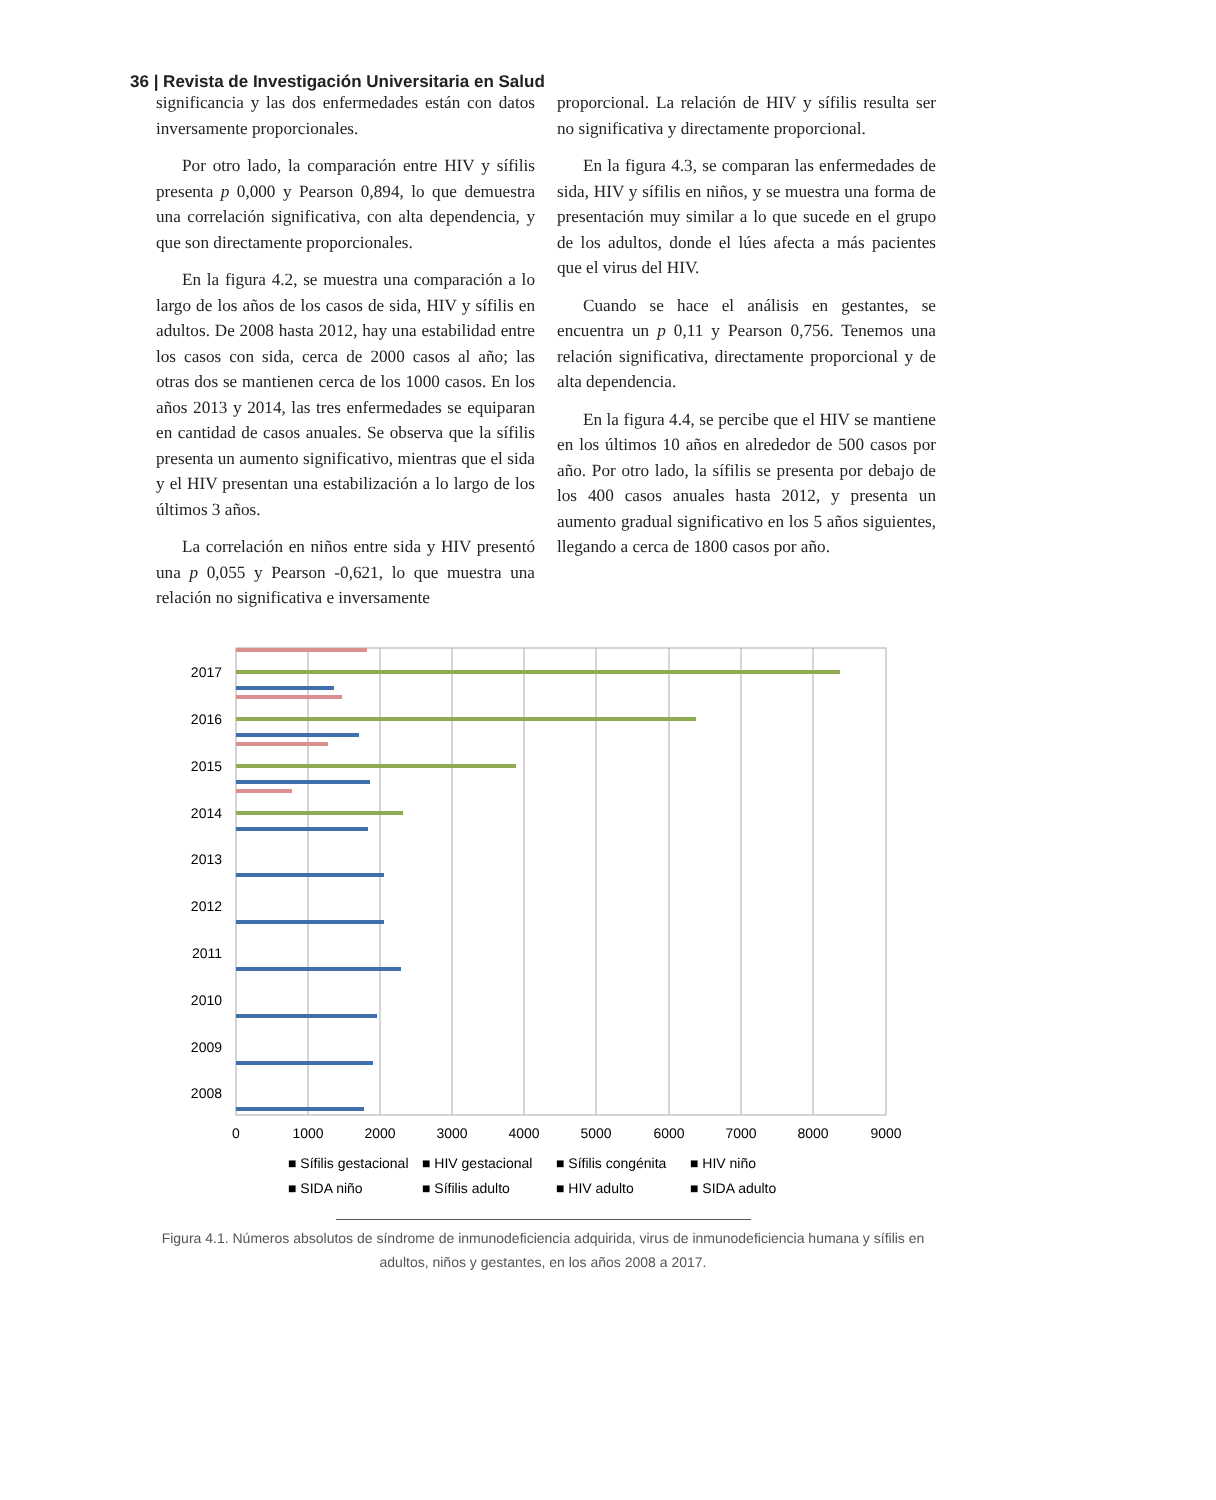36 | Revista de Investigación Universitaria en Salud
significancia y las dos enfermedades están con datos inversamente proporcionales.
Por otro lado, la comparación entre HIV y sífilis presenta p 0,000 y Pearson 0,894, lo que demuestra una correlación significativa, con alta dependencia, y que son directamente proporcionales.
En la figura 4.2, se muestra una comparación a lo largo de los años de los casos de sida, HIV y sífilis en adultos. De 2008 hasta 2012, hay una estabilidad entre los casos con sida, cerca de 2000 casos al año; las otras dos se mantienen cerca de los 1000 casos. En los años 2013 y 2014, las tres enfermedades se equiparan en cantidad de casos anuales. Se observa que la sífilis presenta un aumento significativo, mientras que el sida y el HIV presentan una estabilización a lo largo de los últimos 3 años.
La correlación en niños entre sida y HIV presentó una p 0,055 y Pearson -0,621, lo que muestra una relación no significativa e inversamente
proporcional. La relación de HIV y sífilis resulta ser no significativa y directamente proporcional.
En la figura 4.3, se comparan las enfermedades de sida, HIV y sífilis en niños, y se muestra una forma de presentación muy similar a lo que sucede en el grupo de los adultos, donde el lúes afecta a más pacientes que el virus del HIV.
Cuando se hace el análisis en gestantes, se encuentra un p 0,11 y Pearson 0,756. Tenemos una relación significativa, directamente proporcional y de alta dependencia.
En la figura 4.4, se percibe que el HIV se mantiene en los últimos 10 años en alrededor de 500 casos por año. Por otro lado, la sífilis se presenta por debajo de los 400 casos anuales hasta 2012, y presenta un aumento gradual significativo en los 5 años siguientes, llegando a cerca de 1800 casos por año.
2017
2016
2015
2014
2013
2012
2011
2010
2009
2008
0
1000
2000
3000
4000
5000
6000
7000
8000
9000
■ Sífilis gestacional
■ HIV gestacional
■ Sífilis congénita
■ HIV niño
■ SIDA niño
■ Sífilis adulto
■ HIV adulto
■ SIDA adulto
Figura 4.1. Números absolutos de síndrome de inmunodeficiencia adquirida, virus de inmunodeficiencia humana y sífilis en adultos, niños y gestantes, en los años 2008 a 2017.